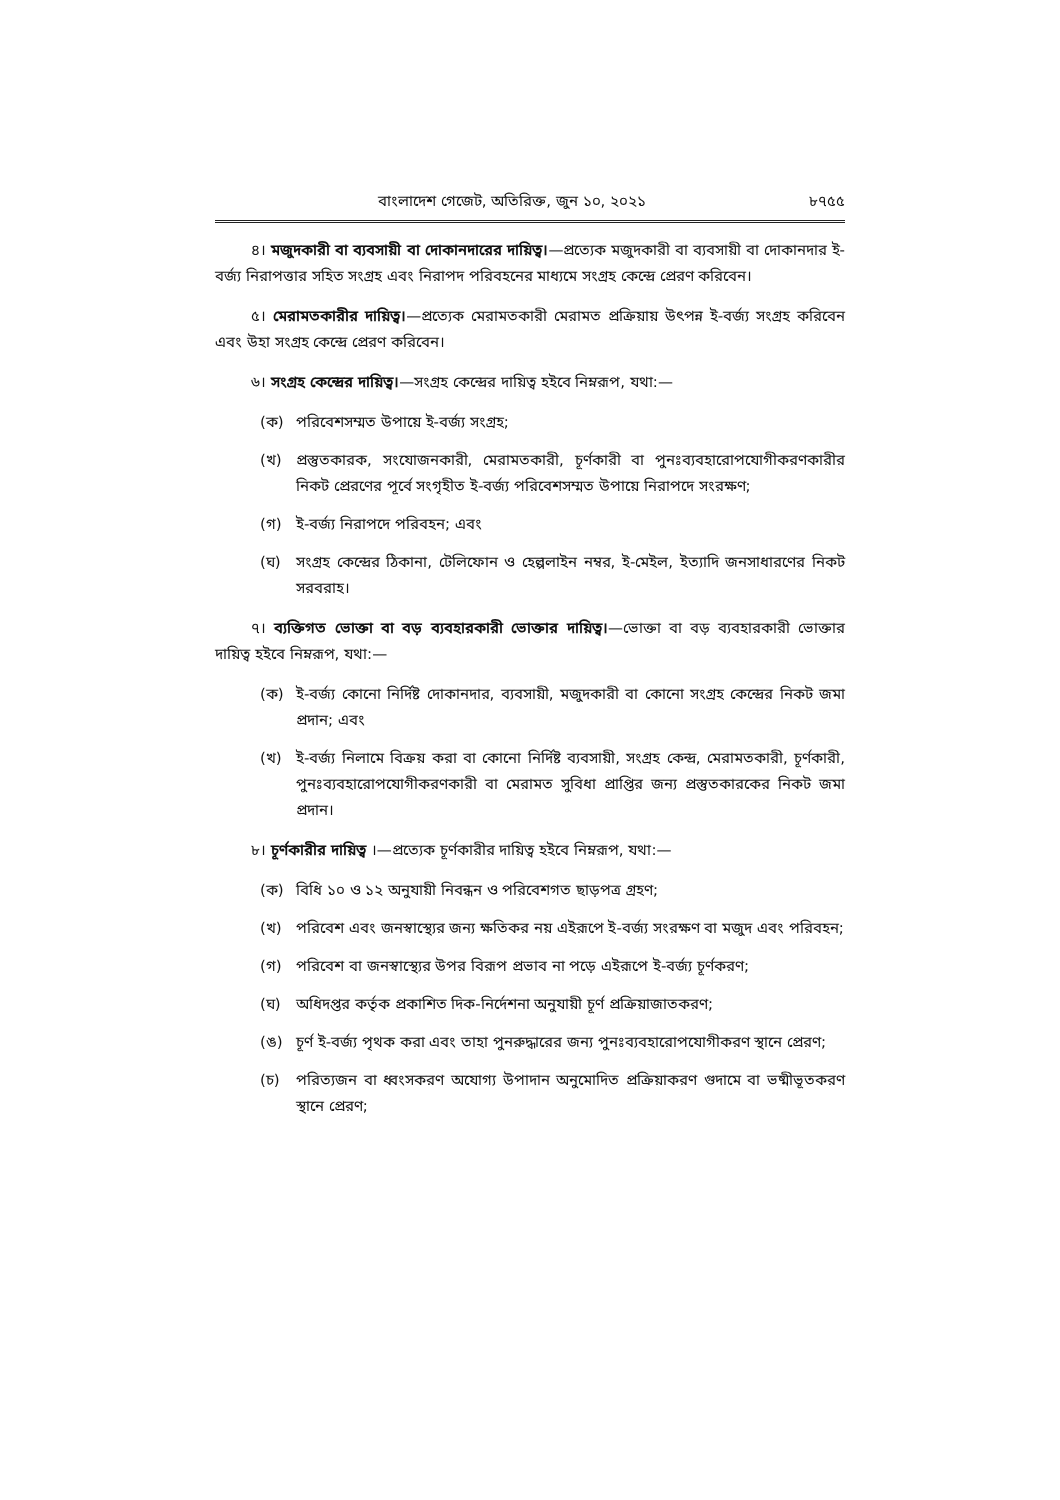বাংলাদেশ গেজেট, অতিরিক্ত, জুন ১০, ২০২১ ৮৭৫৫
৪। মজুদকারী বা ব্যবসায়ী বা দোকানদারের দায়িত্ব।—প্রত্যেক মজুদকারী বা ব্যবসায়ী বা দোকানদার ই-বর্জ্য নিরাপত্তার সহিত সংগ্রহ এবং নিরাপদ পরিবহনের মাধ্যমে সংগ্রহ কেন্দ্রে প্রেরণ করিবেন।
৫। মেরামতকারীর দায়িত্ব।—প্রত্যেক মেরামতকারী মেরামত প্রক্রিয়ায় উৎপন্ন ই-বর্জ্য সংগ্রহ করিবেন এবং উহা সংগ্রহ কেন্দ্রে প্রেরণ করিবেন।
৬। সংগ্রহ কেন্দ্রের দায়িত্ব।—সংগ্রহ কেন্দ্রের দায়িত্ব হইবে নিম্নরূপ, যথা:—
(ক) পরিবেশসম্মত উপায়ে ই-বর্জ্য সংগ্রহ;
(খ) প্রস্তুতকারক, সংযোজনকারী, মেরামতকারী, চূর্ণকারী বা পুনঃব্যবহারোপযোগীকরণকারীর নিকট প্রেরণের পূর্বে সংগৃহীত ই-বর্জ্য পরিবেশসম্মত উপায়ে নিরাপদে সংরক্ষণ;
(গ) ই-বর্জ্য নিরাপদে পরিবহন; এবং
(ঘ) সংগ্রহ কেন্দ্রের ঠিকানা, টেলিফোন ও হেল্পলাইন নম্বর, ই-মেইল, ইত্যাদি জনসাধারণের নিকট সরবরাহ।
৭। ব্যক্তিগত ভোক্তা বা বড় ব্যবহারকারী ভোক্তার দায়িত্ব।—ভোক্তা বা বড় ব্যবহারকারী ভোক্তার দায়িত্ব হইবে নিম্নরূপ, যথা:—
(ক) ই-বর্জ্য কোনো নির্দিষ্ট দোকানদার, ব্যবসায়ী, মজুদকারী বা কোনো সংগ্রহ কেন্দ্রের নিকট জমা প্রদান; এবং
(খ) ই-বর্জ্য নিলামে বিক্রয় করা বা কোনো নির্দিষ্ট ব্যবসায়ী, সংগ্রহ কেন্দ্র, মেরামতকারী, চূর্ণকারী, পুনঃব্যবহারোপযোগীকরণকারী বা মেরামত সুবিধা প্রাপ্তির জন্য প্রস্তুতকারকের নিকট জমা প্রদান।
৮। চূর্ণকারীর দায়িত্ব ।—প্রত্যেক চূর্ণকারীর দায়িত্ব হইবে নিম্নরূপ, যথা:—
(ক) বিধি ১০ ও ১২ অনুযায়ী নিবন্ধন ও পরিবেশগত ছাড়পত্র গ্রহণ;
(খ) পরিবেশ এবং জনস্বাস্থ্যের জন্য ক্ষতিকর নয় এইরূপে ই-বর্জ্য সংরক্ষণ বা মজুদ এবং পরিবহন;
(গ) পরিবেশ বা জনস্বাস্থ্যের উপর বিরূপ প্রভাব না পড়ে এইরূপে ই-বর্জ্য চূর্ণকরণ;
(ঘ) অধিদপ্তর কর্তৃক প্রকাশিত দিক-নির্দেশনা অনুযায়ী চূর্ণ প্রক্রিয়াজাতকরণ;
(ঙ) চূর্ণ ই-বর্জ্য পৃথক করা এবং তাহা পুনরুদ্ধারের জন্য পুনঃব্যবহারোপযোগীকরণ স্থানে প্রেরণ;
(চ) পরিত্যজন বা ধ্বংসকরণ অযোগ্য উপাদান অনুমোদিত প্রক্রিয়াকরণ গুদামে বা ভষ্মীভূতকরণ স্থানে প্রেরণ;